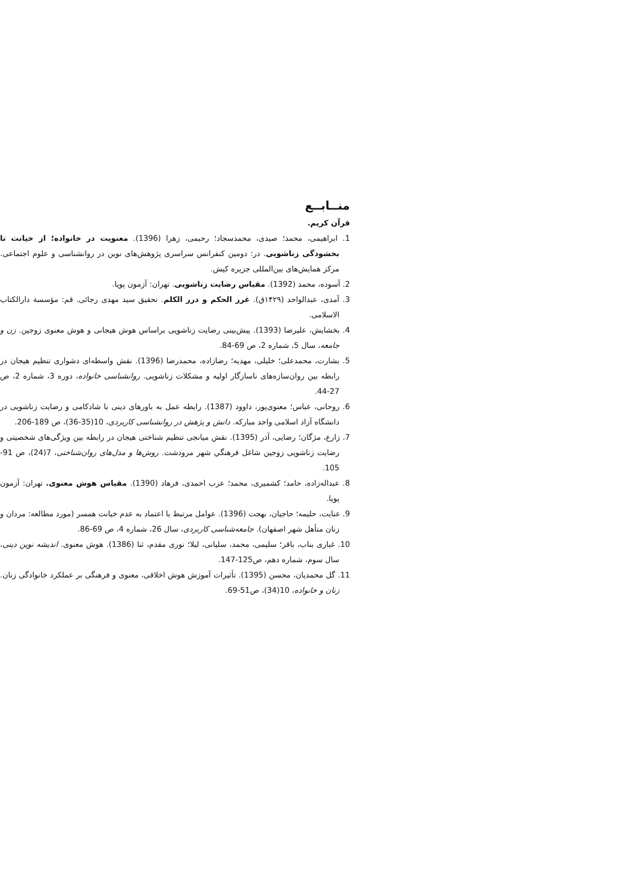منــابــع
قرآن کریم.
1. ابراهیمی، محمد؛ صیدی، محمدسجاد؛ رحیمی، زهرا (1396). معنویت در خانواده؛ از خیانت تا بخشودگی زناشویی. در: دومین کنفرانس سراسری پژوهش‌های نوین در روانشناسی و علوم اجتماعی. مرکز همایش‌های بین‌المللی جزیره کیش.
2. آسوده، محمد (1392). مقیاس رضایت زناشویی. تهران: آزمون پویا.
3. آمدی، عبدالواحد (۱۴۲۹ق). غرر الحکم و درر الکلم. تحقیق سید مهدی رجائی. قم: مؤسسة دارالکتاب الاسلامی.
4. بخشایش، علیرضا (1393). پیش‌بینی رضایت زناشویی براساس هوش هیجانی و هوش معنوی زوجین. زن و جامعه، سال 5، شماره 2، ص 69-84.
5. بشارت، محمدعلی؛ خلیلی، مهدیه؛ رضازاده، محمدرضا (1396). نقش واسطه‌ای دشواری تنظیم هیجان در رابطه بین روان‌سازه‌های ناسازگار اولیه و مشکلات زناشویی. روانشناسی خانواده، دوره 3، شماره 2، ص 27-44.
6. روحانی، عباس؛ معنوی‌پور، داوود (1387). رابطه عمل به باورهای دینی با شادکامی و رضایت زناشویی در دانشگاه آزاد اسلامی واحد مبارکه. دانش و پژهش در روانشناسی کاربردی، 10(35-36)، ص 189-206.
7. زارع، مژگان؛ رضایی، آذر (1395). نقش میانجی تنظیم شناختی هیجان در رابطه بین ویژگی‌های شخصیتی و رضایت زناشویی زوجین شاغل فرهنگي شهر مرودشت. روش‌ها و مدل‌های روان‌شناختی، 7(24)، ص 91-105.
8. عبداله‌زاده، حامد؛ کشمیری، محمد؛ عرب احمدی، فرهاد (1390). مقیاس هوش معنوی. تهران: آزمون پویا.
9. عنایت، حلیمه؛ حاجیان، بهجت (1396). عوامل مرتبط با اعتماد به عدم خیانت همسر (مورد مطالعه: مردان و زنان متأهل شهر اصفهان). جامعه‌شناسی کاربردی، سال 26، شماره 4، ص 69-86.
10. غباری بناب، باقر؛ سلیمی، محمد، سلیانی، لیلا؛ نوری مقدم، ثنا (1386). هوش معنوی. اندیشه نوین دینی، سال سوم، شماره دهم، ص125-147.
11. گل محمدیان، محسن (1395). تأثیرات آموزش هوش اخلاقی، معنوی و فرهنگی بر عملکرد خانوادگی زنان. زنان و خانواده، 10(34)، ص51-69.